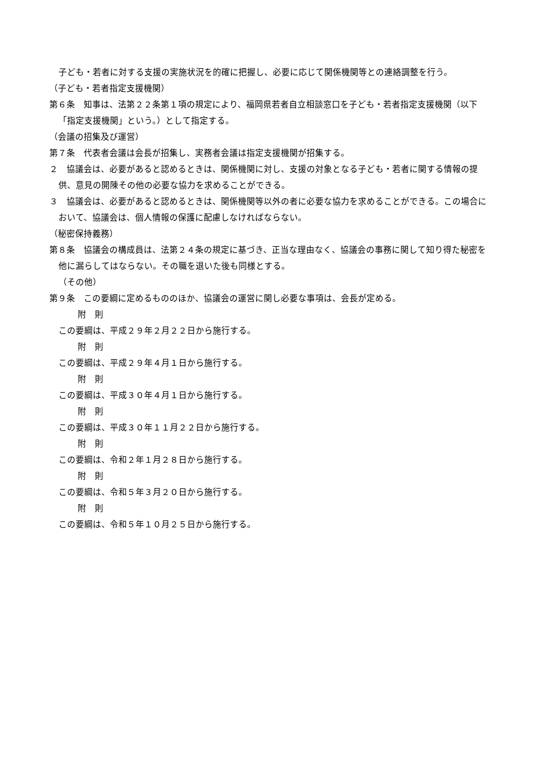子ども・若者に対する支援の実施状況を的確に把握し、必要に応じて関係機関等との連絡調整を行う。
（子ども・若者指定支援機関）
第６条　知事は、法第２２条第１項の規定により、福岡県若者自立相談窓口を子ども・若者指定支援機関（以下「指定支援機関」という。）として指定する。
（会議の招集及び運営）
第７条　代表者会議は会長が招集し、実務者会議は指定支援機関が招集する。
２　協議会は、必要があると認めるときは、関係機関に対し、支援の対象となる子ども・若者に関する情報の提供、意見の開陳その他の必要な協力を求めることができる。
３　協議会は、必要があると認めるときは、関係機関等以外の者に必要な協力を求めることができる。この場合において、協議会は、個人情報の保護に配慮しなければならない。
（秘密保持義務）
第８条　協議会の構成員は、法第２４条の規定に基づき、正当な理由なく、協議会の事務に関して知り得た秘密を他に漏らしてはならない。その職を退いた後も同様とする。
（その他）
第９条　この要綱に定めるもののほか、協議会の運営に関し必要な事項は、会長が定める。
附　則
この要綱は、平成２９年２月２２日から施行する。
附　則
この要綱は、平成２９年４月１日から施行する。
附　則
この要綱は、平成３０年４月１日から施行する。
附　則
この要綱は、平成３０年１１月２２日から施行する。
附　則
この要綱は、令和２年１月２８日から施行する。
附　則
この要綱は、令和５年３月２０日から施行する。
附　則
この要綱は、令和５年１０月２５日から施行する。